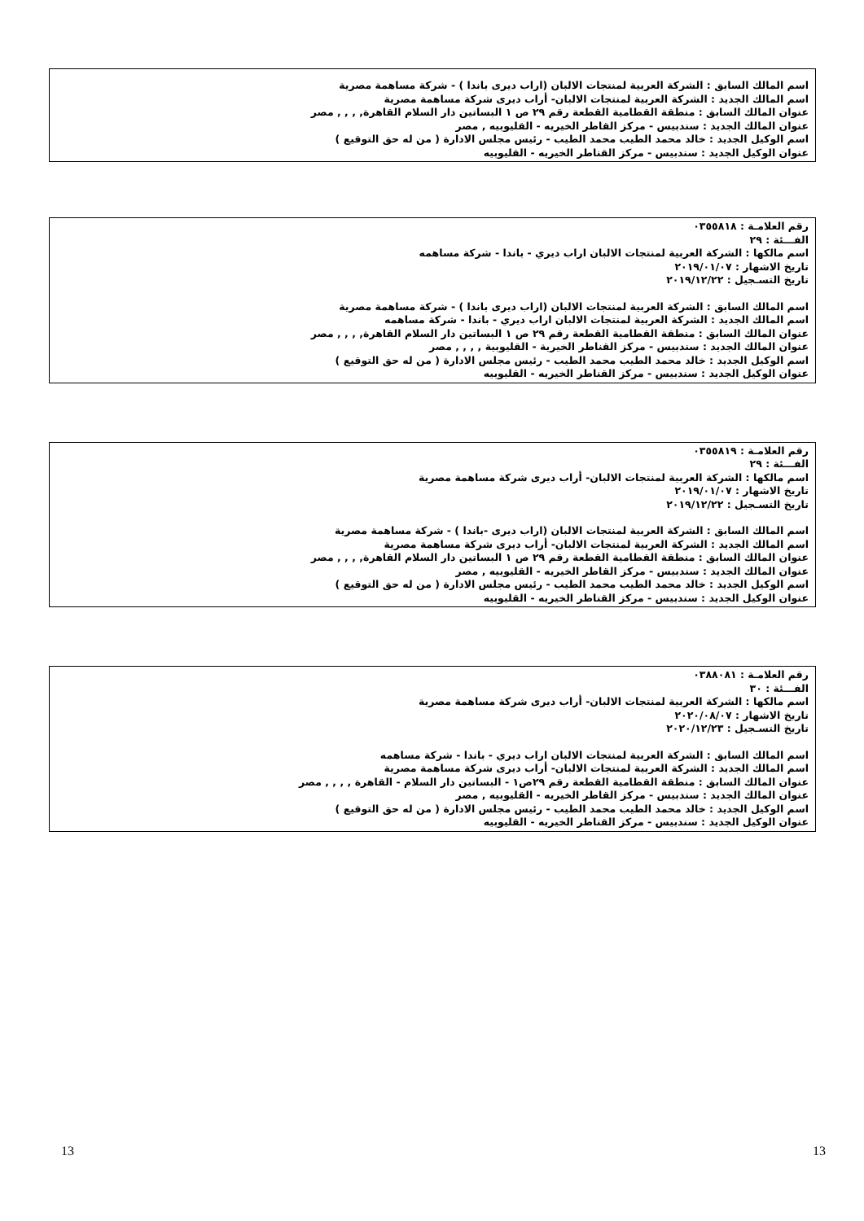اسم المالك السابق : الشركة العربية لمنتجات الالبان (اراب ديرى باندا ) - شركة مساهمة مصرية
اسم المالك الجديد : الشركة العربية لمنتجات الالبان- أراب ديرى شركة مساهمة مصرية
عنوان المالك السابق : منطقة القطامية القطعة رقم ٢٩ ص ١ البساتين دار السلام القاهرة, , , , مصر
عنوان المالك الجديد : سندبيس - مركز القاطر الخيريه - القليوبيه , مصر
اسم الوكيل الجديد : خالد محمد الطيب محمد الطيب - رئيس مجلس الادارة ( من له حق التوقيع )
عنوان الوكيل الجديد : سندبيس - مركز القناطر الخيريه - القليوبيه
رقم العلامـة : ٠٣٥٥٨١٨
الفـــئة : ٢٩
اسم مالكها : الشركة العربية لمنتجات الالبان اراب ديري - باندا - شركة مساهمه
تاريخ الاشهار : ٢٠١٩/٠١/٠٧
تاريخ التسـجيل : ٢٠١٩/١٢/٢٢
اسم المالك السابق : الشركة العربية لمنتجات الالبان (اراب ديرى باندا ) - شركة مساهمة مصرية
اسم المالك الجديد : الشركة العربية لمنتجات الالبان اراب ديري - باندا - شركة مساهمه
عنوان المالك السابق : منطقة القطامية القطعة رقم ٢٩ ص ١ البساتين دار السلام القاهرة, , , , مصر
عنوان المالك الجديد : سندبيس - مركز القناطر الخيرية - القليوبية , , , , مصر
اسم الوكيل الجديد : خالد محمد الطيب محمد الطيب - رئيس مجلس الادارة ( من له حق التوقيع )
عنوان الوكيل الجديد : سندبيس - مركز القناطر الخيريه - القليوبيه
رقم العلامـة : ٠٣٥٥٨١٩
الفـــئة : ٢٩
اسم مالكها : الشركة العربية لمنتجات الالبان- أراب ديرى شركة مساهمة مصرية
تاريخ الاشهار : ٢٠١٩/٠١/٠٧
تاريخ التسـجيل : ٢٠١٩/١٢/٢٢
اسم المالك السابق : الشركة العربية لمنتجات الالبان (اراب ديرى -باندا ) - شركة مساهمة مصرية
اسم المالك الجديد : الشركة العربية لمنتجات الالبان- أراب ديرى شركة مساهمة مصرية
عنوان المالك السابق : منطقة القطامية القطعة رقم ٢٩ ص ١ البساتين دار السلام القاهرة, , , , مصر
عنوان المالك الجديد : سندبيس - مركز القاطر الخيريه - القليوبيه , مصر
اسم الوكيل الجديد : خالد محمد الطيب محمد الطيب - رئيس مجلس الادارة ( من له حق التوقيع )
عنوان الوكيل الجديد : سندبيس - مركز القناطر الخيريه - القليوبيه
رقم العلامـة : ٠٣٨٨٠٨١
الفـــئة : ٣٠
اسم مالكها : الشركة العربية لمنتجات الالبان- أراب ديرى شركة مساهمة مصرية
تاريخ الاشهار : ٢٠٢٠/٠٨/٠٧
تاريخ التسـجيل : ٢٠٢٠/١٢/٢٣
اسم المالك السابق : الشركة العربية لمنتجات الالبان اراب ديري - باندا - شركة مساهمه
اسم المالك الجديد : الشركة العربية لمنتجات الالبان- أراب ديرى شركة مساهمة مصرية
عنوان المالك السابق : منطقة القطامية القطعة رقم ٢٩ص١ - البساتين دار السلام - القاهرة , , , , مصر
عنوان المالك الجديد : سندبيس - مركز القاطر الخيريه - القليوبيه , مصر
اسم الوكيل الجديد : خالد محمد الطيب محمد الطيب - رئيس مجلس الادارة ( من له حق التوقيع )
عنوان الوكيل الجديد : سندبيس - مركز القناطر الخيريه - القليوبيه
13 13